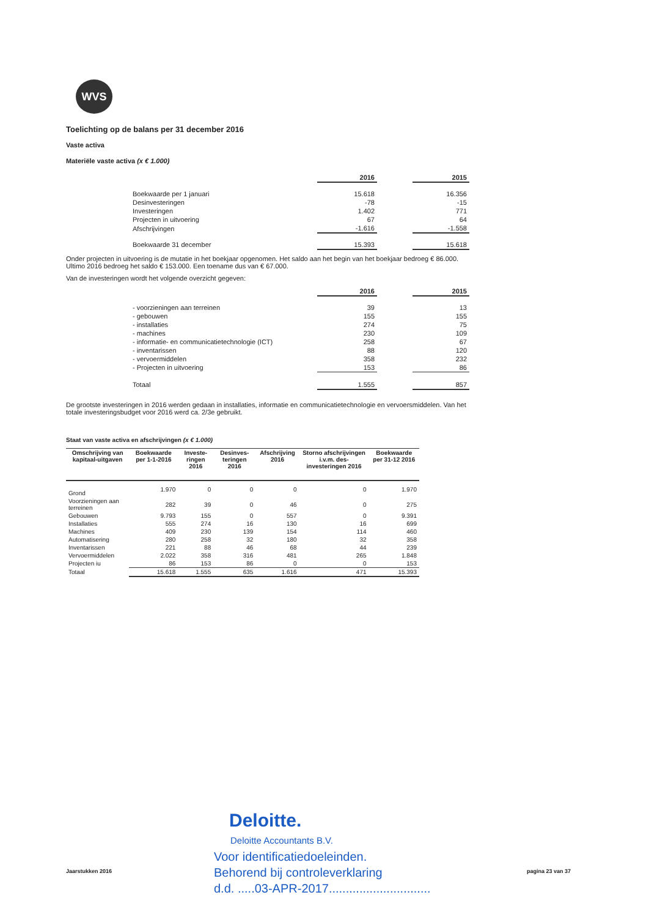WVS
Toelichting op de balans per 31 december 2016
Vaste activa
Materiële vaste activa (x € 1.000)
| | 2016 | | 2015 |
| --- | --- | --- | --- |
| Boekwaarde per 1 januari | 15.618 | | 16.356 |
| Desinvesteringen | -78 | | -15 |
| Investeringen | 1.402 | | 771 |
| Projecten in uitvoering | 67 | | 64 |
| Afschrijvingen | -1.616 | | -1.558 |
| Boekwaarde 31 december | 15.393 | | 15.618 |
Onder projecten in uitvoering is de mutatie in het boekjaar opgenomen. Het saldo aan het begin van het boekjaar bedroeg € 86.000. Ultimo 2016 bedroeg het saldo € 153.000. Een toename dus van € 67.000.
Van de investeringen wordt het volgende overzicht gegeven:
| | 2016 | | 2015 |
| --- | --- | --- | --- |
| - voorzieningen aan terreinen | 39 | | 13 |
| - gebouwen | 155 | | 155 |
| - installaties | 274 | | 75 |
| - machines | 230 | | 109 |
| - informatie- en communicatietechnologie (ICT) | 258 | | 67 |
| - inventarissen | 88 | | 120 |
| - vervoermiddelen | 358 | | 232 |
| - Projecten in uitvoering | 153 | | 86 |
| Totaal | 1.555 | | 857 |
De grootste investeringen in 2016 werden gedaan in installaties, informatie en communicatietechnologie en vervoersmiddelen. Van het totale investeringsbudget voor 2016 werd ca. 2/3e gebruikt.
Staat van vaste activa en afschrijvingen (x € 1.000)
| Omschrijving van kapitaal-uitgaven | Boekwaarde per 1-1-2016 | Investe-ringen 2016 | Desinves-teringen 2016 | Afschrijving 2016 | Storno afschrijvingen i.v.m. des-investeringen 2016 | Boekwaarde per 31-12 2016 |
| --- | --- | --- | --- | --- | --- | --- |
| Grond | 1.970 | 0 | 0 | 0 | 0 | 1.970 |
| Voorzieningen aan terreinen | 282 | 39 | 0 | 46 | 0 | 275 |
| Gebouwen | 9.793 | 155 | 0 | 557 | 0 | 9.391 |
| Installaties | 555 | 274 | 16 | 130 | 16 | 699 |
| Machines | 409 | 230 | 139 | 154 | 114 | 460 |
| Automatisering | 280 | 258 | 32 | 180 | 32 | 358 |
| Inventarissen | 221 | 88 | 46 | 68 | 44 | 239 |
| Vervoermiddelen | 2.022 | 358 | 316 | 481 | 265 | 1.848 |
| Projecten iu | 86 | 153 | 86 | 0 | 0 | 153 |
| Totaal | 15.618 | 1.555 | 635 | 1.616 | 471 | 15.393 |
Deloitte.
Deloitte Accountants B.V.
Voor identificatiedoeleinden.
Behorend bij controleverklaring
d.d. .....03-APR-2017..............................
Jaarstukken 2016 pagina 23 van 37